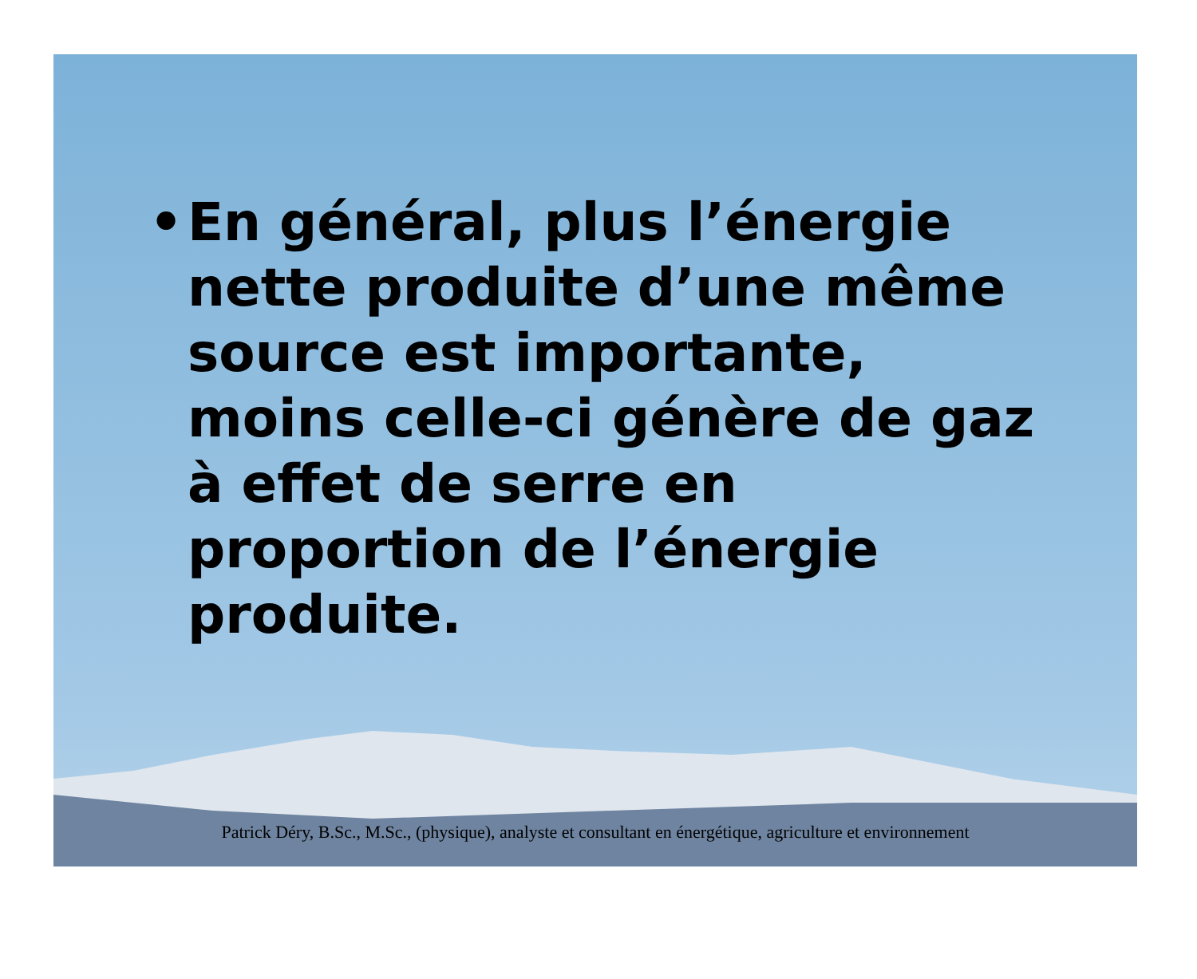• En général, plus l’énergie nette produite d’une même source est importante, moins celle-ci génère de gaz à effet de serre en proportion de l’énergie produite.
Patrick Déry, B.Sc., M.Sc., (physique), analyste et consultant en énergétique, agriculture et environnement